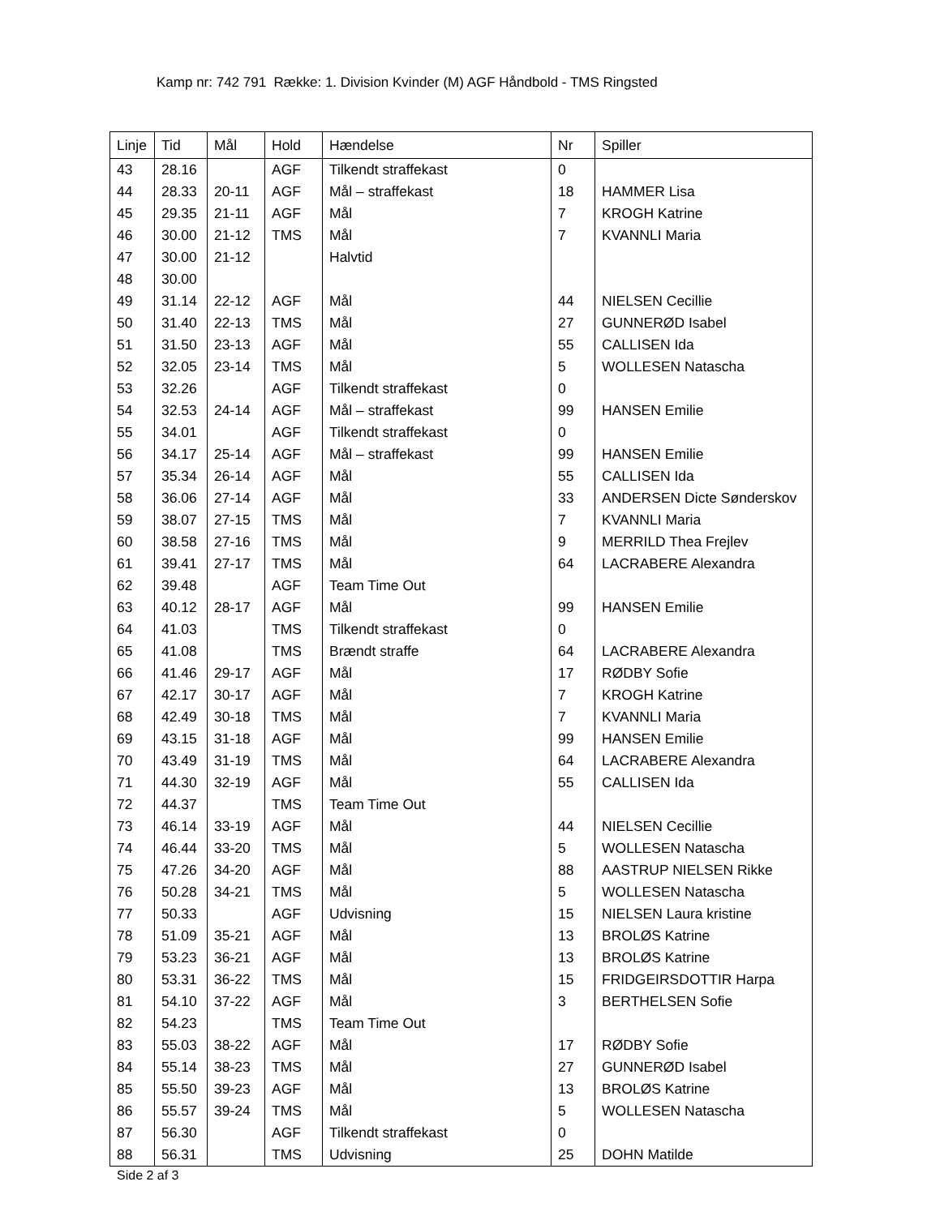Kamp nr: 742 791 Række: 1. Division Kvinder (M) AGF Håndbold - TMS Ringsted
| Linje | Tid | Mål | Hold | Hændelse | Nr | Spiller |
| --- | --- | --- | --- | --- | --- | --- |
| 43 | 28.16 | | AGF | Tilkendt straffekast | 0 | |
| 44 | 28.33 | 20-11 | AGF | Mål – straffekast | 18 | HAMMER Lisa |
| 45 | 29.35 | 21-11 | AGF | Mål | 7 | KROGH Katrine |
| 46 | 30.00 | 21-12 | TMS | Mål | 7 | KVANNLI Maria |
| 47 | 30.00 | 21-12 | | Halvtid | | |
| 48 | 30.00 | | | | | |
| 49 | 31.14 | 22-12 | AGF | Mål | 44 | NIELSEN Cecillie |
| 50 | 31.40 | 22-13 | TMS | Mål | 27 | GUNNERØD Isabel |
| 51 | 31.50 | 23-13 | AGF | Mål | 55 | CALLISEN Ida |
| 52 | 32.05 | 23-14 | TMS | Mål | 5 | WOLLESEN Natascha |
| 53 | 32.26 | | AGF | Tilkendt straffekast | 0 | |
| 54 | 32.53 | 24-14 | AGF | Mål – straffekast | 99 | HANSEN Emilie |
| 55 | 34.01 | | AGF | Tilkendt straffekast | 0 | |
| 56 | 34.17 | 25-14 | AGF | Mål – straffekast | 99 | HANSEN Emilie |
| 57 | 35.34 | 26-14 | AGF | Mål | 55 | CALLISEN Ida |
| 58 | 36.06 | 27-14 | AGF | Mål | 33 | ANDERSEN Dicte Sønderskov |
| 59 | 38.07 | 27-15 | TMS | Mål | 7 | KVANNLI Maria |
| 60 | 38.58 | 27-16 | TMS | Mål | 9 | MERRILD Thea Frejlev |
| 61 | 39.41 | 27-17 | TMS | Mål | 64 | LACRABERE Alexandra |
| 62 | 39.48 | | AGF | Team Time Out | | |
| 63 | 40.12 | 28-17 | AGF | Mål | 99 | HANSEN Emilie |
| 64 | 41.03 | | TMS | Tilkendt straffekast | 0 | |
| 65 | 41.08 | | TMS | Brændt straffe | 64 | LACRABERE Alexandra |
| 66 | 41.46 | 29-17 | AGF | Mål | 17 | RØDBY Sofie |
| 67 | 42.17 | 30-17 | AGF | Mål | 7 | KROGH Katrine |
| 68 | 42.49 | 30-18 | TMS | Mål | 7 | KVANNLI Maria |
| 69 | 43.15 | 31-18 | AGF | Mål | 99 | HANSEN Emilie |
| 70 | 43.49 | 31-19 | TMS | Mål | 64 | LACRABERE Alexandra |
| 71 | 44.30 | 32-19 | AGF | Mål | 55 | CALLISEN Ida |
| 72 | 44.37 | | TMS | Team Time Out | | |
| 73 | 46.14 | 33-19 | AGF | Mål | 44 | NIELSEN Cecillie |
| 74 | 46.44 | 33-20 | TMS | Mål | 5 | WOLLESEN Natascha |
| 75 | 47.26 | 34-20 | AGF | Mål | 88 | AASTRUP NIELSEN Rikke |
| 76 | 50.28 | 34-21 | TMS | Mål | 5 | WOLLESEN Natascha |
| 77 | 50.33 | | AGF | Udvisning | 15 | NIELSEN Laura kristine |
| 78 | 51.09 | 35-21 | AGF | Mål | 13 | BROLØS Katrine |
| 79 | 53.23 | 36-21 | AGF | Mål | 13 | BROLØS Katrine |
| 80 | 53.31 | 36-22 | TMS | Mål | 15 | FRIDGEIRSDOTTIR Harpa |
| 81 | 54.10 | 37-22 | AGF | Mål | 3 | BERTHELSEN Sofie |
| 82 | 54.23 | | TMS | Team Time Out | | |
| 83 | 55.03 | 38-22 | AGF | Mål | 17 | RØDBY Sofie |
| 84 | 55.14 | 38-23 | TMS | Mål | 27 | GUNNERØD Isabel |
| 85 | 55.50 | 39-23 | AGF | Mål | 13 | BROLØS Katrine |
| 86 | 55.57 | 39-24 | TMS | Mål | 5 | WOLLESEN Natascha |
| 87 | 56.30 | | AGF | Tilkendt straffekast | 0 | |
| 88 | 56.31 | | TMS | Udvisning | 25 | DOHN Matilde |
Side 2 af 3